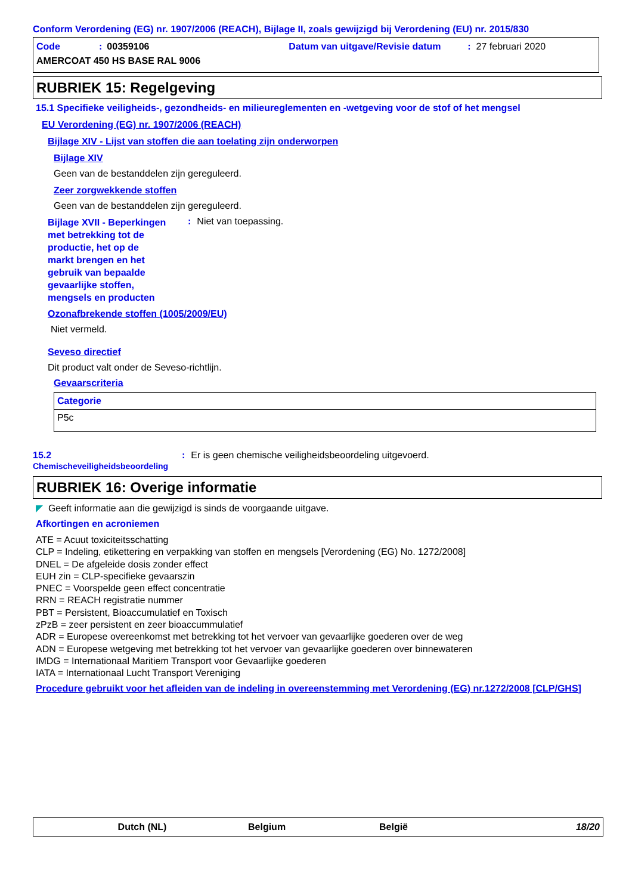Conform Verordening (EG) nr. 1907/2006 (REACH), Bijlage II, zoals gewijzigd bij Verordening (EU) nr. 2015/830
Code: 00359106 Datum van uitgave/Revisie datum: 27 februari 2020
AMERCOAT 450 HS BASE RAL 9006
RUBRIEK 15: Regelgeving
15.1 Specifieke veiligheids-, gezondheids- en milieureglementen en -wetgeving voor de stof of het mengsel
EU Verordening (EG) nr. 1907/2006 (REACH)
Bijlage XIV - Lijst van stoffen die aan toelating zijn onderworpen
Bijlage XIV
Geen van de bestanddelen zijn gereguleerd.
Zeer zorgwekkende stoffen
Geen van de bestanddelen zijn gereguleerd.
Bijlage XVII - Beperkingen met betrekking tot de productie, het op de markt brengen en het gebruik van bepaalde gevaarlijke stoffen, mengsels en producten
: Niet van toepassing.
Ozonafbrekende stoffen (1005/2009/EU)
Niet vermeld.
Seveso directief
Dit product valt onder de Seveso-richtlijn.
Gevaarscriteria
| Categorie |
| --- |
| P5c |
15.2
Chemischeveiligheidsbeoordeling
: Er is geen chemische veiligheidsbeoordeling uitgevoerd.
RUBRIEK 16: Overige informatie
◤ Geeft informatie aan die gewijzigd is sinds de voorgaande uitgave.
Afkortingen en acroniemen
ATE = Acuut toxiciteitsschatting
CLP = Indeling, etikettering en verpakking van stoffen en mengsels [Verordening (EG) No. 1272/2008]
DNEL = De afgeleide dosis zonder effect
EUH zin = CLP-specifieke gevaarszin
PNEC = Voorspelde geen effect concentratie
RRN = REACH registratie nummer
PBT = Persistent, Bioaccumulatief en Toxisch
zPzB = zeer persistent en zeer bioaccummulatief
ADR = Europese overeenkomst met betrekking tot het vervoer van gevaarlijke goederen over de weg
ADN = Europese wetgeving met betrekking tot het vervoer van gevaarlijke goederen over binnewateren
IMDG = Internationaal Maritiem Transport voor Gevaarlijke goederen
IATA = Internationaal Lucht Transport Vereniging
Procedure gebruikt voor het afleiden van de indeling in overeenstemming met Verordening (EG) nr.1272/2008 [CLP/GHS]
Dutch (NL) Belgium België 18/20